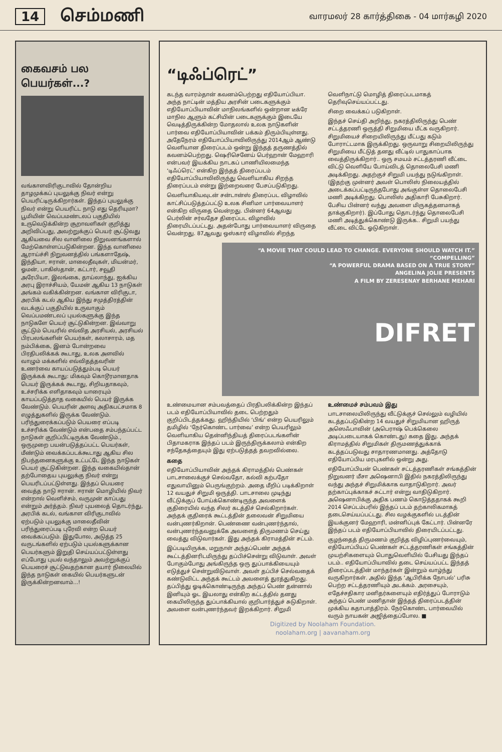14 செம்மணி வாரமலர் 28 கார்த்திகை - 04 மார்கழி 2020
கைவசம் பல பெயர்கள்...?
வங்காளவிரிகுடாவில் தோன்றிய தாழமுக்கப் புயலுக்கு நிவர் என்று பெயரிட்டிருக்கிறார்கள். இந்தப் புயலுக்கு நிவர் என்று பெயரிட்ட நாடு எது தெரியுமா? பூமியின் வெப்பமண்டலப் பகுதியில் உருவெடுக்கின்ற சூறாவளிகள் குறித்து அறிவிப்பது, அவற்றுக்குப் பெயர் சூட்டுவது ஆகியவை சில வானிலை நிறுவனங்களால் மேற்கொள்ளப்படுகின்றன. இந்த வானிலை ஆராய்ச்சி நிறுவனத்தில் பங்களாதேஷ், இந்தியா, ஈரான், மாலைதீவுகள், மியன்மர், ஓமன், பாகிஸ்தான், கட்டார், சவூதி அரேபியா, இலங்கை, தாய்லாந்து, ஐக்கிய அரபு இராச்சியம், யேமன் ஆகிய 13 நாடுகள் அங்கம் வகிக்கின்றன. வங்காள விரிகுடா, அரபிக் கடல் ஆகிய இந்து சமுத்திரத்தின் வடக்குப் பகுதியில் உருவாகும் வெப்பமண்டலப் புயல்களுக்கு இந்த நாடுகளே பெயர் சூட்டுகின்றன. இவ்வாறு சூட்டும் பெயரில் எவ்வித அரசியல், அரசியல் பிரபலங்களின் பெயர்கள், கலாசாரம், மத நம்பிக்கை, இனம் போன்றவை பிரதிபலிக்கக் கூடாது, உலக அளவில் வாழும் மக்களில் எவ்விதத்தவரின் உணர்வை காயப்படுத்தும்படி பெயர் இருக்கக் கூடாது: மிகவும் கொடூரமானதாக பெயர் இருக்கக் கூடாது, சிறியதாகவும், உச்சரிக்க எளிதாகவும் யாரையும் காயப்படுத்தாத வகையில் பெயர் இருக்க வேண்டும். பெயரின் அளவு அதிகபட்சமாக 8 எழுத்துகளில் இருக்க வேண்டும். பரிந்துரைக்கப்படும் பெயரை எப்படி உச்சரிக்க வேண்டும் என்பதை சம்பந்தப்பட்ட நாடுகள் குறிப்பிட்டிருக்க வேண்டும்., ஒருமுறை பயன்படுத்தப்பட்ட பெயர்கள், மீண்டும் வைக்கப்படக்கூடாது ஆகிய சில நிபந்தனைகளுக்கு உட்பட்டே இந்த நாடுகள் பெயர் சூட்டுகின்றன. இந்த வகையில்தான் தற்போதைய புயலுக்கு நிவர் என்று பெயரிடப்பட்டுள்ளது. இந்தப் பெயரை வைத்த நாடு ஈரான். ஈரான் மொழியில் நிவர் என்றால் வெளிச்சம், வருமுன் காப்பது என்றும் அர்த்தம். நிவர் புயலைத் தொடர்ந்து, அரபிக் கடல், வங்காள விரிகுடாவில் ஏற்படும் புயலுக்கு மாலைதீவின் பரிந்துரைப்படி புரேவி என்ற பெயர் வைக்கப்படும். இதுபோல, அடுத்த 25 வருடங்களில் ஏற்படும் புயல்களுக்கான பெயர்களும் இறுதி செய்யப்பட்டுள்ளது எப்போது புயல் வந்தாலும் அவற்றுக்குப் பெயரைச் சூட்டுவதற்கான தயார் நிலையில் இந்த நாடுகள் கையில் பெயர்களுடன் இருக்கின்றனவாம்...!
“டிஃப்ரெட்”
கடந்த வாரம்தான் கவனம்பெற்றது எதியோப்பியா. அந்த நாட்டின் மத்திய அரசின் படைகளுக்கும் எதியோப்பியாவின் மாநிலங்களில் ஒன்றான டீக்ரே மாநில ஆளும் கட்சியின் படைகளுக்கும் இடையே வெடித்திருக்கின்ற மோதலால் உலக நாடுகளின் பார்வை எதியோப்பியாவின் பக்கம் திரும்பியுள்ளது. அதேநேரம் எதியோப்பியாவிலிருந்து 2014ஆம் ஆண்டு வெளியான திரைப்படம் ஒன்று இந்தத் தருணத்தில் கவனம்பெற்றது. ஷெரிசெனேய் பெர்ஹான் மேஹாரி என்பவர் இயக்கிய நாடகப் பாணியிலமைந்த ‘டிஃப்ரெட்’ என்கிற இந்தத் திரைப்படம் எதியோப்பியாவிலிருந்து வெளியாகிய சிறந்த திரைப்படம் என்று இற்றைவரை பேசப்படுகிறது.
வெளியாகியவுடன் சன்டான்ஸ் திரைப்பட விழாவில் காட்சிப்படுத்தப்பட்டு உலக சினிமா பார்வையாளர் என்கிற விருதை வென்றது. பின்னர் 64ஆவது பெர்லின் சர்வதேச திரைப்பட விழாவில் திரையிடப்பட்டது. அதன்போது பார்வையாளர் விருதை வென்றது. 87ஆவது ஒஸ்கார் விழாவில் சிறந்த வெளிநாட்டு மொழித் திரைப்படமாகத் தெரிவுசெய்யப்பட்டது.
சிறை வைக்கப் படுகிறாள்.
இந்தச் செய்தி அறிந்து, நகரத்திலிருந்து பெண் சட்டத்தரணி ஒருத்தி சிறுமியை மீட்க வருகிறார். சிறுமியைச் சிறையிலிருந்து மீட்பது கடும் போராட்டமாக இருக்கிறது. ஒருவாறு சிறையிலிருந்து சிறுமியை மீட்டுத் தனது வீட்டில் பாதுகாப்பாக வைத்திருக்கிறார்.. ஒரு சமயம் சட்டத்தரணி வீட்டை விட்டு வெளியே போய்விடத் தொலைபேசி மணி அடிக்கிறது. அதற்குச் சிறுமி பயந்து நடுங்கிறாள். (இதற்கு முன்னர் அவள் பொலிஸ் நிலையத்தில் அடைக்கப்பட்டிருந்தபோது அங்குள்ள தொலைபேசி மணி அடிக்கிறது. பொலிஸ் அதிகாரி பேசுகிறார். பேசிய பின்னர் வந்து அவளை மிருகத்தனமாகத் தாக்குகிறார்). இப்போது தொடர்ந்து தொலைபேசி மணி அடித்துக்கொண்டு இருக்க.. சிறுமி பயந்து வீட்டை விட்டே ஓடுகிறாள்.
“A MOVIE THAT COULD LEAD TO CHANGE. EVERYONE SHOULD WATCH IT.”
“COMPELLING”
“A POWERFUL DRAMA BASED ON A TRUE STORY”
ANGELINA JOLIE PRESENTS
A FILM BY ZERESENAY BERHANE MEHARI
DIFRET
உண்மையான சம்பவத்தைப் பிரதிபலிக்கின்ற இந்தப் படம் எதியோப்பியாவில் தடை பெற்றதும் குறிப்பிடத்தக்கது. ஹிந்தியில் ‘பிங்’ என்ற பெயரிலும் தமிழில் ‘நேர்கொண்ட பார்வை’ என்ற பெயரிலும் வெளியாகிய தென்னிந்தியத் திரைப்படங்களின் பிதாமகராக இந்தப் படம் இருந்திருக்கலாம் என்கிற சந்தேகத்தையும் இது ஏற்படுத்தத் தவறவில்லை.
கதை
எதியோப்பியாவின் அந்தக் கிராமத்தில் பெண்கள் பாடசாலைக்குச் செல்வதோ, கல்வி கற்பதோ எதுவாயினும் பெருங்குற்றம். அதை மீறிப் படிக்கிறாள் 12 வயதுச் சிறுமி ஒருத்தி. பாடசாலை முடிந்து வீட்டுக்குப் போய்க்கொண்டிருந்த அவளைக் குதிரையில் வந்த சிலர் கடத்திச் செல்கிறார்கள். அந்தக் குதிரைக் கூட்டத்தின் தலைவன் சிறுமியை வன்புணர்கிறான். பெண்ணை வன்புணர்ந்தால், வன்புணர்ந்தவனுக்கே அவளைத் திருமணம் செய்து வைத்து விடுவார்கள். இது அந்தக் கிராமத்தின் சட்டம்.
இப்படியிருக்க, மறுநாள் அந்தப்பெண் அந்தக் கூட்டத்தினரிடமிருந்து தப்பிச்சென்று விடுவாள். அவள் போகும்போது அங்கிருந்த ஒரு துப்பாக்கியையும் எடுத்துச் சென்றுவிடுவாள். அவள் தப்பிச் செல்வதைக் கண்டுவிட்ட அந்தக் கூட்டம் அவளைத் துரத்துகிறது. தப்பித்து ஓடிக்கொண்டிருந்த அந்தப் பெண் தன்னால் இனியும் ஓட இயலாது என்கிற கட்டத்தில் தனது கையிலிருந்த துப்பாக்கியால் குறிபார்த்துச் சுடுகிறாள். அவளை வன்புணர்ந்தவர் இறக்கிறார். சிறுமி
உண்மைச் சம்பவம் இது
பாடசாலையிலிருந்து வீட்டுக்குச் செல்லும் வழியில் கடத்தப்படுகின்ற 14 வயதுச் சிறுமியான ஹிருத் அஸெஃபாவின் (அபெராஷ் பெக்கெலை அடிப்படையாகக் கொண்டது) கதை இது. அந்தக் கிராமத்தில் சிறுமிகள் திருமணத்துக்காக் கடத்தப்படுவது சாதாரணமானது. அத்தோடு எதியோப்பிய மரபுகளில் ஒன்று அது.
எதியோப்பியன் பெண்கள் சட்டத்தரணிகள் சங்கத்தின் நிறுவனர் மீசா அஷெனாபி இதில் நகரத்திலிருந்து வந்து அந்தச் சிறுமிக்காக வாதாடுகிறார். அவர் தற்காப்புக்காகச் சுட்டார் என்று வாதிடுகிறார். அஷெனாபிக்கு அதிக பணம் கொடுத்ததாகக் கூறி 2014 செப்டம்பரில் இந்தப் படம் தற்காலிகமாகத் தடைசெய்யப்பட்டது. சில வழக்குகளில் படத்தின் இயக்குனர் மேஹாரி, மன்னிப்புக் கேட்டார். பின்னரே இந்தப் படம் எதியோப்பியாவில் திரையிடப்பட்டது.
குழந்தைத் திருமணம் குறித்த விழிப்புணர்வையும், எதியோப்பியப் பெண்கள் சட்டத்தரணிகள் சங்கத்தின் முயற்சிகளையும் பொதுவெளியில் பேசியது இந்தப் படம்.. எதியோப்பியாவில் தடை செய்யப்பட்ட இந்தத் திரைப்படத்தின் மாந்தர்கள் இன்றும் வாழ்ந்து வருகிறார்கள். அதில் இந்த ‘ஆபிரிக்க நோபல்’ பரிசு பெற்ற சட்டத்தரணியும் அடக்கம். அரசையும், எதேச்சதிகார மனிதர்களையும் எதிர்த்துப் போராடும் அந்தப் பெண் மணிதான் இந்தத் திரைப்படத்தின் முக்கிய கதாபாத்திரம். நேர்கொண்ட பார்வையில் வரும் நாயகன் அஜித்தைப்போல. ■
Digitized by Noolaham Foundation.
noolaham.org | aavanaham.org